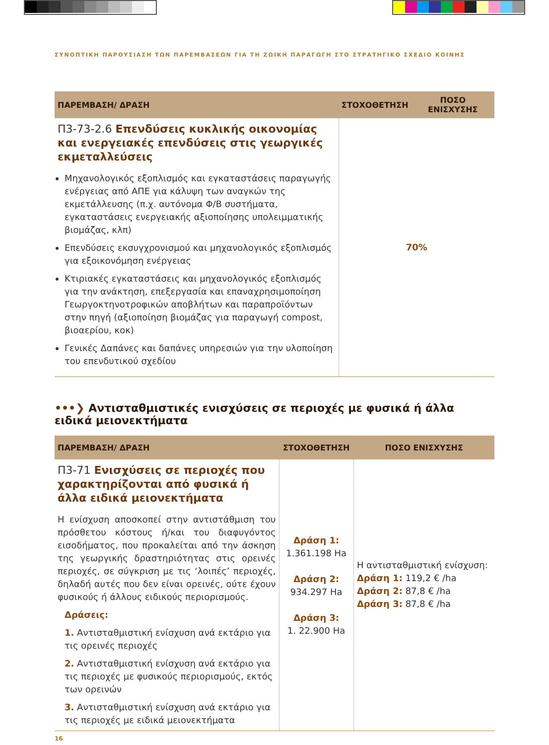ΣΥΝΟΠΤΙΚΗ ΠΑΡΟΥΣΙΑΣΗ ΤΩΝ ΠΑΡΕΜΒΑΣΕΩΝ ΓΙΑ ΤΗ ΖΩΙΚΗ ΠΑΡΑΓΩΓΗ ΣΤΟ ΣΤΡΑΤΗΓΙΚΟ ΣΧΕΔΙΟ ΚΟΙΝΗΣ
| ΠΑΡΕΜΒΑΣΗ/ ΔΡΑΣΗ | ΣΤΟΧΟΘΕΤΗΣΗ | ΠΟΣΟ ΕΝΙΣΧΥΣΗΣ |
| --- | --- | --- |
| Π3-73-2.6 Επενδύσεις κυκλικής οικονομίας και ενεργειακές επενδύσεις στις γεωργικές εκμεταλλεύσεις Μηχανολογικός εξοπλισμός και εγκαταστάσεις παραγωγής ενέργειας από ΑΠΕ για κάλυψη των αναγκών της εκμετάλλευσης (π.χ. αυτόνομα Φ/Β συστήματα, εγκαταστάσεις ενεργειακής αξιοποίησης υπολειμματικής βιομάζας, κλπ) Επενδύσεις εκσυγχρονισμού και μηχανολογικός εξοπλισμός για εξοικονόμηση ενέργειας Κτιριακές εγκαταστάσεις και μηχανολογικός εξοπλισμός για την ανάκτηση, επεξεργασία και επαναχρησιμοποίηση Γεωργοκτηνοτροφικών αποβλήτων και παραπροϊόντων στην πηγή (αξιοποίηση βιομάζας για παραγωγή compost, βιοαερίου, κοκ) Γενικές Δαπάνες και δαπάνες υπηρεσιών για την υλοποίηση του επενδυτικού σχεδίου | 70% | |
•••❯ Αντισταθμιστικές ενισχύσεις σε περιοχές με φυσικά ή άλλα ειδικά μειονεκτήματα
| ΠΑΡΕΜΒΑΣΗ/ ΔΡΑΣΗ | ΣΤΟΧΟΘΕΤΗΣΗ | ΠΟΣΟ ΕΝΙΣΧΥΣΗΣ |
| --- | --- | --- |
| Π3-71 Ενισχύσεις σε περιοχές που χαρακτηρίζονται από φυσικά ή άλλα ειδικά μειονεκτήματα Η ενίσχυση αποσκοπεί στην αντιστάθμιση του πρόσθετου κόστους ή/και του διαφυγόντος εισοδήματος, που προκαλείται από την άσκηση της γεωργικής δραστηριότητας στις ορεινές περιοχές, σε σύγκριση με τις ‘λοιπές’ περιοχές, δηλαδή αυτές που δεν είναι ορεινές, ούτε έχουν φυσικούς ή άλλους ειδικούς περιορισμούς. Δράσεις: 1. Αντισταθμιστική ενίσχυση ανά εκτάριο για τις ορεινές περιοχές 2. Αντισταθμιστική ενίσχυση ανά εκτάριο για τις περιοχές με φυσικούς περιορισμούς, εκτός των ορεινών 3. Αντισταθμιστική ενίσχυση ανά εκτάριο για τις περιοχές με ειδικά μειονεκτήματα | Δράση 1: 1.361.198 Ha Δράση 2: 934.297 Ha Δράση 3: 1. 22.900 Ha | Η αντισταθμιστική ενίσχυση: Δράση 1: 119,2 € /ha Δράση 2: 87,8 € /ha Δράση 3: 87,8 € /ha |
16